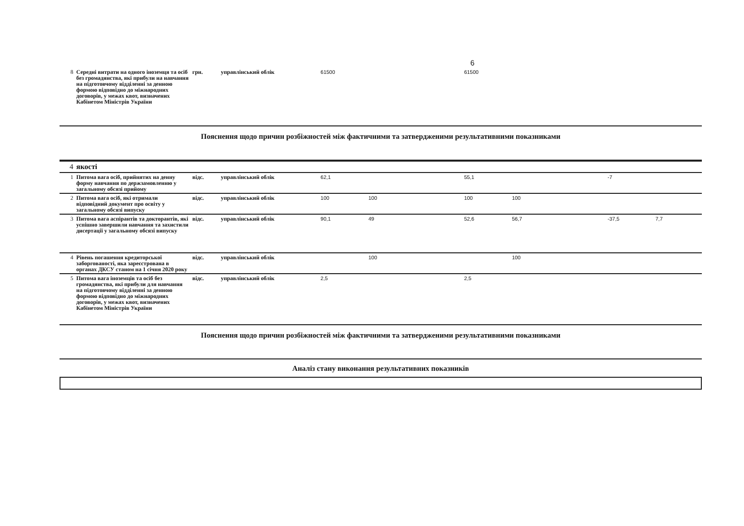6
| 8 | Середні витрати на одного іноземця та осіб без громадянства, які прибули на навчання на підготовчому відділенні за денною формою відповідно до міжнародних договорів, у межах квот, визначених Кабінетом Міністрів України | грн. | управлінський облік | 61500 | | | 61500 | | | | |
Пояснення щодо причин розбіжностей між фактичними та затвердженими результативними показниками
| 4 | якості | | | | | | | | | | |
| 1 | Питома вага осіб, прийнятих на денну форму навчання по держзамовленню у загальному обсязі прийому | відс. | управлінський облік | 62,1 | | | 55,1 | | | -7 | |
| 2 | Питома вага осіб, які отримали відповідний документ про освіту у загальному обсязі випуску | відс. | управлінський облік | 100 | 100 | | 100 | 100 | | | |
| 3 | Питома вага аспірантів та докторантів, які успішно завершили навчання та захистили дисертації у загальному обсязі випуску | відс. | управлінський облік | 90,1 | 49 | | 52,6 | 56,7 | | -37,5 | 7,7 |
| 4 | Рівень погашення кредиторської заборгованості, яка зареєстрована в органах ДКСУ станом на 1 січня 2020 року | відс. | управлінський облік | | 100 | | | 100 | | | |
| 5 | Питома вага іноземців та осіб без громадянства, які прибули для навчання на підготовчому відділенні за денною формою відповідно до міжнародних договорів, у межах квот, визначених Кабінетом Міністрів України | відс. | управлінський облік | 2,5 | | | 2,5 | | | | |
Пояснення щодо причин розбіжностей між фактичними та затвердженими результативними показниками
Аналіз стану виконання результативних показників